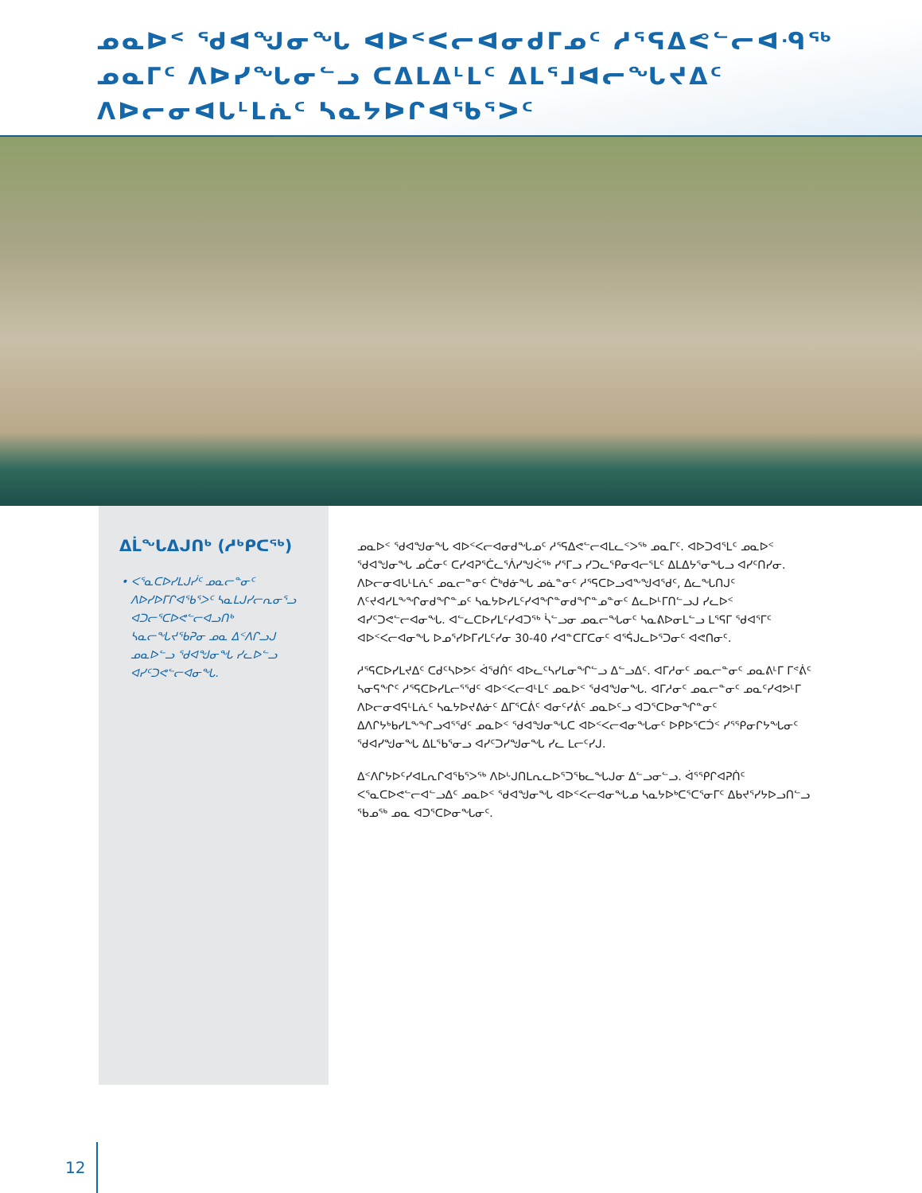ᓄᓇᐅᑉ ᖁᐊᖑᓂᖓ ᐊᐅᑉᐸᓕᐊᓂᑯᒥᓄᑦ ᓱᕐᕋᐃᕙᓪᓕᐊᑴᖅ ᓄᓇᒥᑦ ᐱᐅᓯᖓᓂᓪᓗ ᑕᐃᒪᐃᒻᒪᑦ ᐃᒪᕐᒧᐊᓕᖓᔪᐃᑦ ᐱᐅᓕᓂᐊᒐᒻᒪᕇᑦ ᓴᓇᔭᐅᒋᐊᖃᕐᐳᑦ
ᐃᒫᖓᐃᒍᑎᒃ (ᓱᒃᑭᑕᖅ)
• ᐸᕐᓇᑕᐅᓯᒪᒍᓰᑦ ᓄᓇᓕᓐᓂᑦ ᐱᐅᓯᐅᒥᒋᐊᖃᕐᐳᑦ ᓴᓇᒪᒍᓯᓕᕆᓂᕐᓗ ᐊᑐᓕᕐᑕᐅᕙᓪᓕᐊᓗᑎᒃ ᓴᓇᓕᖓᔪᖃᕈᓂ ᓄᓇ ᐃᑉᐱᒋᓗᒍ ᓄᓇᐅᓪᓗ ᖁᐊᖑᓂᖓ ᓯᓚᐅᓪᓗ ᐊᓯᑦᑐᕙᓪᓕᐊᓂᖓ.
ᓄᓇᐅᑉ ᖁᐊᖑᓂᖓ ᐊᐅᑉᐸᓕᐊᓂᑯᖓᓄᑦ ᓱᕐᕋᐃᕙᓪᓕᐊᒪᓚᑉᐳᖅ ᓄᓇᒥᑦ. ᐊᐅᑐᐊᕐᒪᑦ ᓄᓇᐅᑉ ᖁᐊᖑᓂᖓ ᓄᑖᓂᑦ ᑕᓯᐊᕈᕐᑖᓚᕐᐲᓯᖑᐹᖅ ᓯᕐᒥᓗ ᓯᑐᓚᕐᑭᓂᐊᓕᕐᒪᑦ ᐃᒪᐃᔭᕐᓂᖓᓗ ᐊᓯᑦᑎᓯᓂ. ᐱᐅᓕᓂᐊᒐᒻᒪᕇᑦ ᓄᓇᓕᓐᓂᑦ ᑖᒃᑯᓃᖓ ᓄᓈᓐᓂᑦ ᓱᕐᕋᑕᐅᓗᐊᖕᖑᐊᕐᑯᑦ, ᐃᓚᖓᑎᒍᑦ ᐱᑦᔪᐊᓯᒪᖕᖏᓂᑯᖏᓐᓄᑦ ᓴᓇᔭᐅᓯᒪᑦᓯᐊᖏᓐᓂᑯᖏᓐᓄᓐᓂᑦ ᐃᓚᐅᒻᒥᑎᓪᓗᒍ ᓯᓚᐅᑉ ᐊᓯᑦᑐᕙᓪᓕᐊᓂᖓ. ᐊᓪᓚᑕᐅᓯᒪᑦᓯᐊᑐᖅ ᓵᓪᓗᓂ ᓄᓇᓕᖓᓂᑦ ᓴᓇᕕᐅᓂᒪᓪᓗ ᒪᕐᕋᒥ ᖁᐊᕐᒥᑦ ᐊᐅᑉᐸᓕᐊᓂᖓ ᐅᓄᕐᓯᐅᒥᓯᒪᑦᓯᓂ 30-40 ᓯᐊᓐᑕᒥᑕᓂᑦ ᐊᕐᕌᒍᓚᐅᕐᑐᓂᑦ ᐊᕙᑎᓂᑦ.
ᓱᕐᕋᑕᐅᓯᒪᔪᐃᑦ ᑕᑯᑦᓴᐅᕗᑦ ᐋᖁᑏᑦ ᐊᐅᓚᑦᓴᓯᒪᓂᖏᓪᓗ ᐃᓪᓗᐃᑦ. ᐊᒥᓱᓂᑦ ᓄᓇᓕᓐᓂᑦ ᓄᓇᕕᒻᒥ ᒥᕝᕖᑦ ᓴᓂᕋᖏᑦ ᓱᕐᕋᑕᐅᓯᒪᓕᕐᖁᑦ ᐊᐅᑉᐸᓕᐊᒻᒪᑦ ᓄᓇᐅᑉ ᖁᐊᖑᓂᖓ. ᐊᒥᓱᓂᑦ ᓄᓇᓕᓐᓂᑦ ᓄᓇᑦᓯᐊᕗᒻᒥ ᐱᐅᓕᓂᐊᕋᒻᒪᕇᑦ ᓴᓇᔭᐅᔪᕕᓃᑦ ᐃᒥᕐᑕᕖᑦ ᐊᓂᑦᓯᕖᑦ ᓄᓇᐅᑦᓗ ᐊᑐᕐᑕᐅᓂᖏᓐᓂᑦ ᐃᐱᒋᔭᒃᑲᓯᒪᖕᖏᓗᐊᕐᖁᑦ ᓄᓇᐅᑉ ᖁᐊᖑᓂᖓᑕ ᐊᐅᑉᐸᓕᐊᓂᖓᓂᑦ ᐅᑭᐅᕐᑕᑑᑉ ᓯᕐᕿᓂᒋᔭᖓᓂᑦ ᖁᐊᓯᖑᓂᖓ ᐃᒪᕐᑲᕐᓂᓗ ᐊᓯᑦᑐᓯᖑᓂᖓ ᓯᓚ ᒪᓕᑦᓯᒍ.
ᐃᑉᐱᒋᔭᐅᑦᓯᐊᒪᕆᒋᐊᕐᑲᕐᐳᖅ ᐱᐅᒡᒍᑎᒪᕆᓚᐅᕐᑐᖃᓚᖓᒍᓂ ᐃᓪᓗᓂᓪᓗ. ᐋᕐᕿᒋᐊᕈᑏᑦ ᐸᕐᓇᑕᐅᕙᓪᓕᐊᓪᓗᐃᑦ ᓄᓇᐅᑉ ᖁᐊᖑᓂᖓ ᐊᐅᑉᐸᓕᐊᓂᖓᓄ ᓴᓇᔭᐅᒃᑕᕐᑕᕐᓂᒥᑦ ᐃᑲᔪᕐᓯᔭᐅᓗᑎᓪᓗ ᖃᓄᖅ ᓄᓇ ᐊᑐᕐᑕᐅᓂᖓᓂᑦ.
12